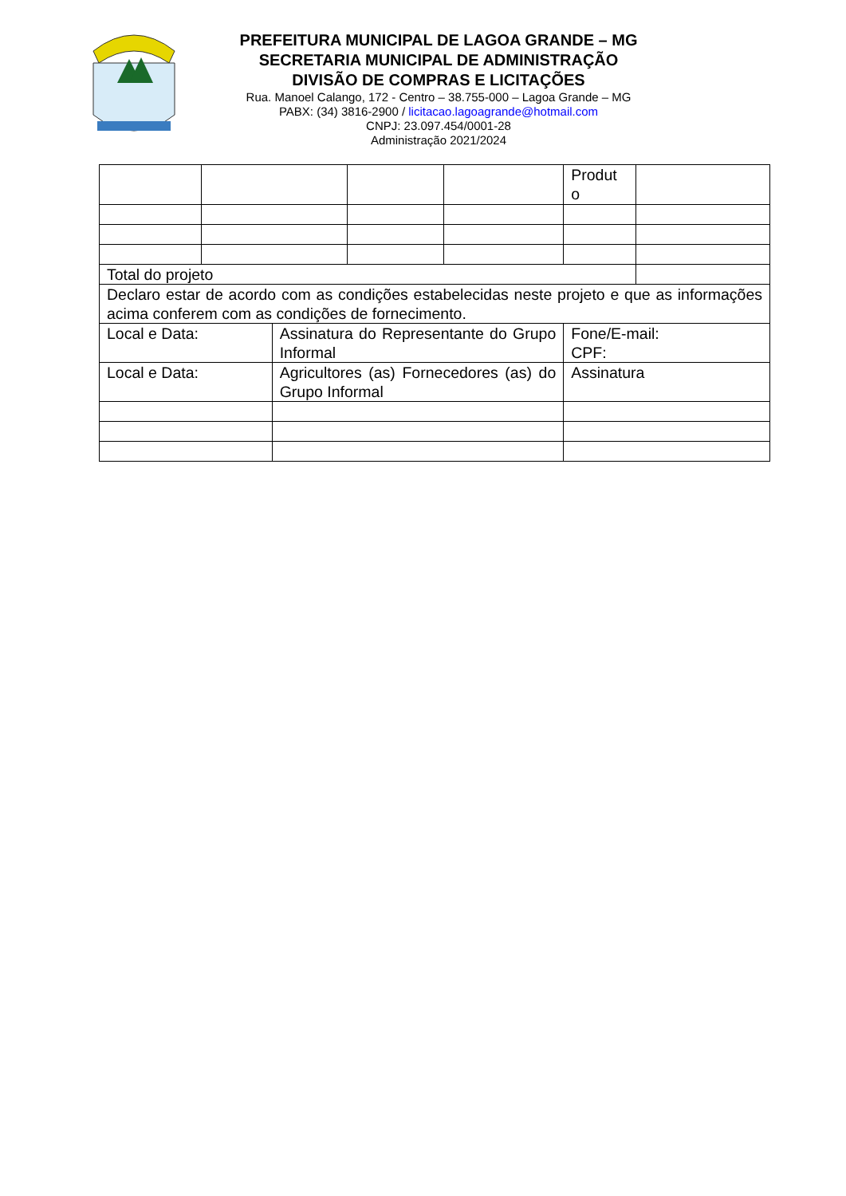PREFEITURA MUNICIPAL DE LAGOA GRANDE – MG
SECRETARIA MUNICIPAL DE ADMINISTRAÇÃO
DIVISÃO DE COMPRAS E LICITAÇÕES
Rua. Manoel Calango, 172 - Centro – 38.755-000 – Lagoa Grande – MG
PABX: (34) 3816-2900 / licitacao.lagoagrande@hotmail.com
CNPJ: 23.097.454/0001-28
Administração 2021/2024
| | | | | | Produt o | |
| Total do projeto | | | | | | |
| Declaro estar de acordo com as condições estabelecidas neste projeto e que as informações acima conferem com as condições de fornecimento. | | | | | | |
| Local e Data: | | Assinatura do Representante do Grupo Informal | | | Fone/E-mail: CPF: | |
| Local e Data: | | Agricultores (as) Fornecedores (as) do Grupo Informal | | | Assinatura | |